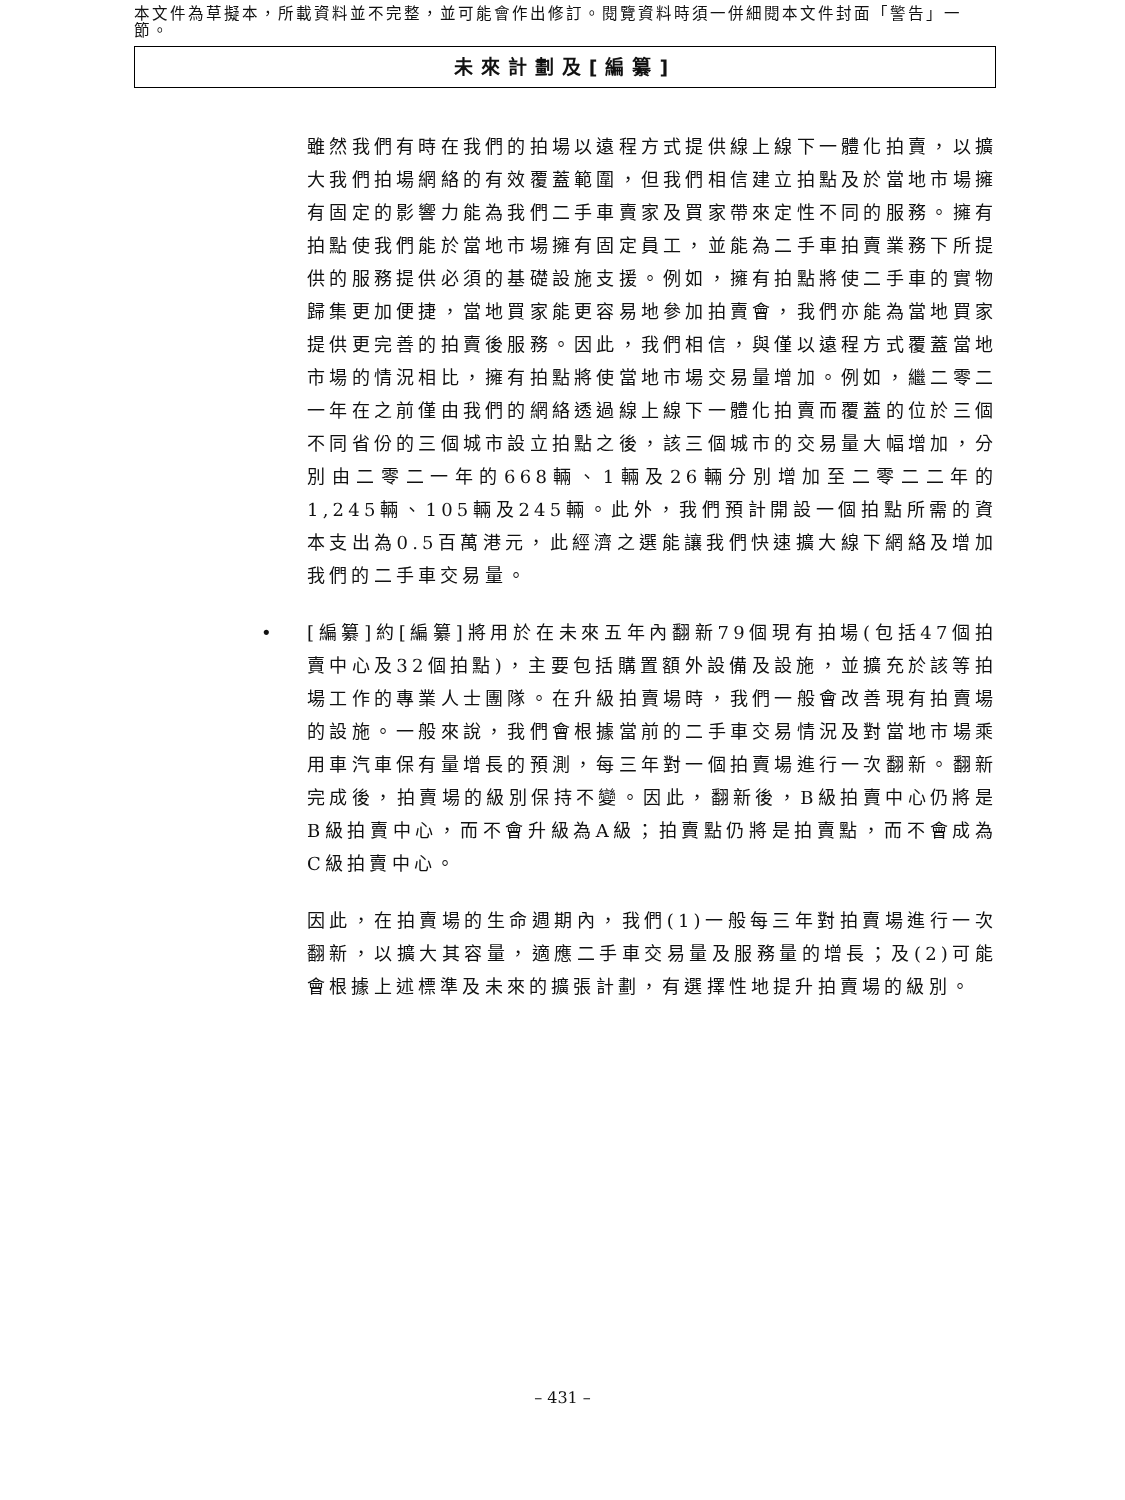本文件為草擬本，所載資料並不完整，並可能會作出修訂。閱覽資料時須一併細閱本文件封面「警告」一節。
未來計劃及[編纂]
雖然我們有時在我們的拍場以遠程方式提供線上線下一體化拍賣，以擴大我們拍場網絡的有效覆蓋範圍，但我們相信建立拍點及於當地市場擁有固定的影響力能為我們二手車賣家及買家帶來定性不同的服務。擁有拍點使我們能於當地市場擁有固定員工，並能為二手車拍賣業務下所提供的服務提供必須的基礎設施支援。例如，擁有拍點將使二手車的實物歸集更加便捷，當地買家能更容易地參加拍賣會，我們亦能為當地買家提供更完善的拍賣後服務。因此，我們相信，與僅以遠程方式覆蓋當地市場的情況相比，擁有拍點將使當地市場交易量增加。例如，繼二零二一年在之前僅由我們的網絡透過線上線下一體化拍賣而覆蓋的位於三個不同省份的三個城市設立拍點之後，該三個城市的交易量大幅增加，分別由二零二一年的668輛、1輛及26輛分別增加至二零二二年的1,245輛、105輛及245輛。此外，我們預計開設一個拍點所需的資本支出為0.5百萬港元，此經濟之選能讓我們快速擴大線下網絡及增加我們的二手車交易量。
• [編纂]約[編纂]將用於在未來五年內翻新79個現有拍場(包括47個拍賣中心及32個拍點)，主要包括購置額外設備及設施，並擴充於該等拍場工作的專業人士團隊。在升級拍賣場時，我們一般會改善現有拍賣場的設施。一般來說，我們會根據當前的二手車交易情況及對當地市場乘用車汽車保有量增長的預測，每三年對一個拍賣場進行一次翻新。翻新完成後，拍賣場的級別保持不變。因此，翻新後，B級拍賣中心仍將是B級拍賣中心，而不會升級為A級；拍賣點仍將是拍賣點，而不會成為C級拍賣中心。
因此，在拍賣場的生命週期內，我們(1)一般每三年對拍賣場進行一次翻新，以擴大其容量，適應二手車交易量及服務量的增長；及(2)可能會根據上述標準及未來的擴張計劃，有選擇性地提升拍賣場的級別。
– 431 –